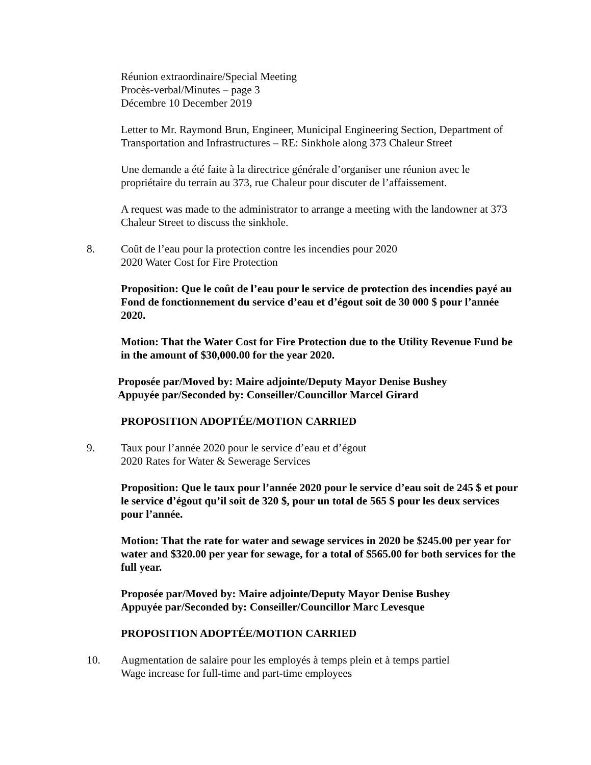Réunion extraordinaire/Special Meeting
Procès-verbal/Minutes – page 3
Décembre 10 December 2019
Letter to Mr. Raymond Brun, Engineer, Municipal Engineering Section, Department of Transportation and Infrastructures – RE: Sinkhole along 373 Chaleur Street
Une demande a été faite à la directrice générale d’organiser une réunion avec le propriétaire du terrain au 373, rue Chaleur pour discuter de l’affaissement.
A request was made to the administrator to arrange a meeting with the landowner at 373 Chaleur Street to discuss the sinkhole.
8. Coût de l’eau pour la protection contre les incendies pour 2020
2020 Water Cost for Fire Protection
Proposition: Que le coût de l’eau pour le service de protection des incendies payé au Fond de fonctionnement du service d’eau et d’égout soit de 30 000 $ pour l’année 2020.
Motion: That the Water Cost for Fire Protection due to the Utility Revenue Fund be in the amount of $30,000.00 for the year 2020.
Proposée par/Moved by: Maire adjointe/Deputy Mayor Denise Bushey
Appuyée par/Seconded by: Conseiller/Councillor Marcel Girard
PROPOSITION ADOPTÉE/MOTION CARRIED
9. Taux pour l’année 2020 pour le service d’eau et d’égout
2020 Rates for Water & Sewerage Services
Proposition: Que le taux pour l’année 2020 pour le service d’eau soit de 245 $ et pour le service d’égout qu’il soit de 320 $, pour un total de 565 $ pour les deux services pour l’année.
Motion: That the rate for water and sewage services in 2020 be $245.00 per year for water and $320.00 per year for sewage, for a total of $565.00 for both services for the full year.
Proposée par/Moved by: Maire adjointe/Deputy Mayor Denise Bushey
Appuyée par/Seconded by: Conseiller/Councillor Marc Levesque
PROPOSITION ADOPTÉE/MOTION CARRIED
10. Augmentation de salaire pour les employés à temps plein et à temps partiel
Wage increase for full-time and part-time employees